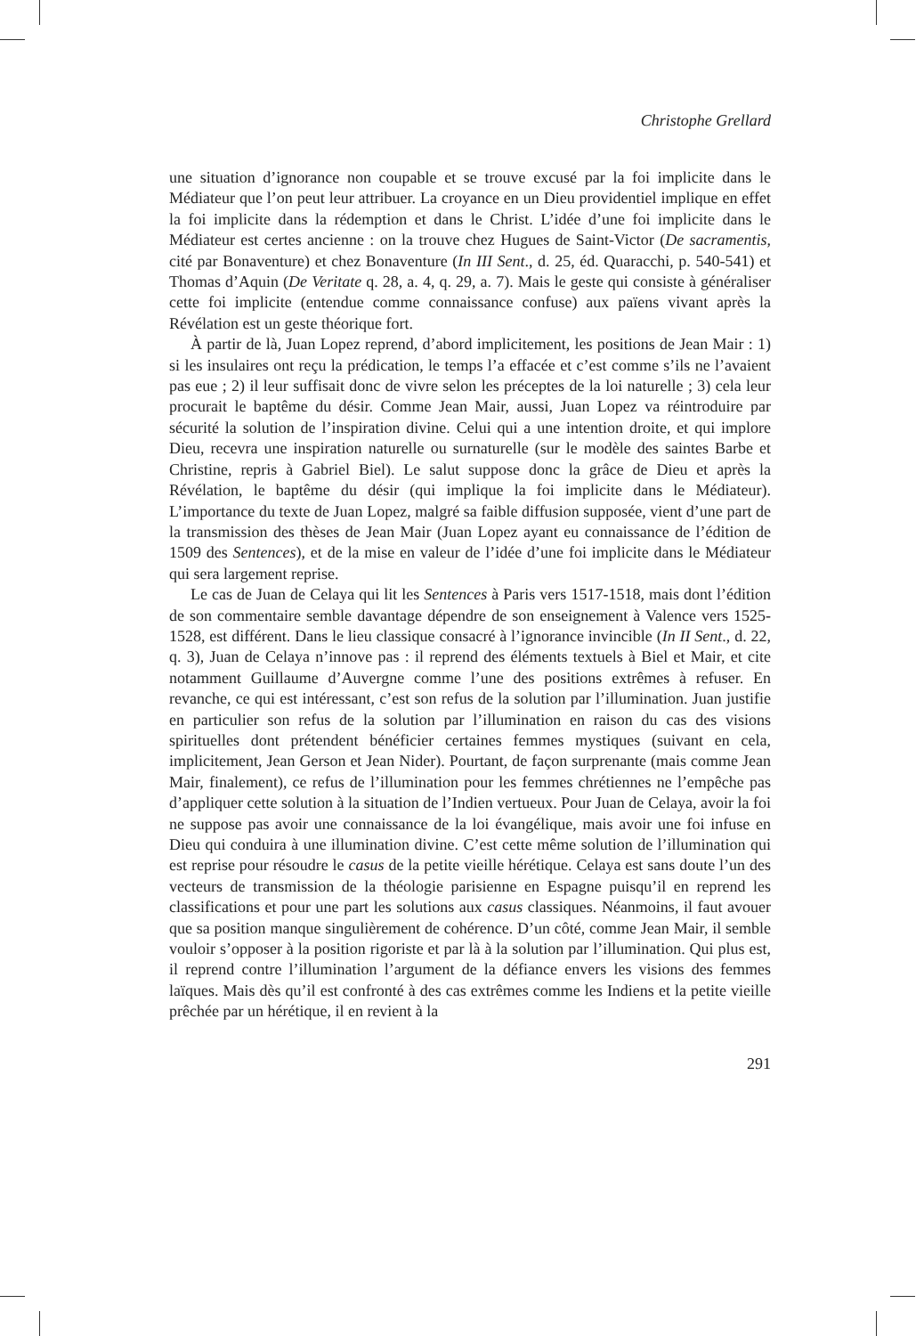Christophe Grellard
une situation d’ignorance non coupable et se trouve excusé par la foi implicite dans le Médiateur que l’on peut leur attribuer. La croyance en un Dieu providentiel implique en effet la foi implicite dans la rédemption et dans le Christ. L’idée d’une foi implicite dans le Médiateur est certes ancienne : on la trouve chez Hugues de Saint-Victor (De sacramentis, cité par Bonaventure) et chez Bonaventure (In III Sent., d. 25, éd. Quaracchi, p. 540-541) et Thomas d’Aquin (De Veritate q. 28, a. 4, q. 29, a. 7). Mais le geste qui consiste à généraliser cette foi implicite (entendue comme connaissance confuse) aux païens vivant après la Révélation est un geste théorique fort.
À partir de là, Juan Lopez reprend, d’abord implicitement, les positions de Jean Mair : 1) si les insulaires ont reçu la prédication, le temps l’a effacée et c’est comme s’ils ne l’avaient pas eue ; 2) il leur suffisait donc de vivre selon les préceptes de la loi naturelle ; 3) cela leur procurait le baptême du désir. Comme Jean Mair, aussi, Juan Lopez va réintroduire par sécurité la solution de l’inspiration divine. Celui qui a une intention droite, et qui implore Dieu, recevra une inspiration naturelle ou surnaturelle (sur le modèle des saintes Barbe et Christine, repris à Gabriel Biel). Le salut suppose donc la grâce de Dieu et après la Révélation, le baptême du désir (qui implique la foi implicite dans le Médiateur). L’importance du texte de Juan Lopez, malgré sa faible diffusion supposée, vient d’une part de la transmission des thèses de Jean Mair (Juan Lopez ayant eu connaissance de l’édition de 1509 des Sentences), et de la mise en valeur de l’idée d’une foi implicite dans le Médiateur qui sera largement reprise.
Le cas de Juan de Celaya qui lit les Sentences à Paris vers 1517-1518, mais dont l’édition de son commentaire semble davantage dépendre de son enseignement à Valence vers 1525-1528, est différent. Dans le lieu classique consacré à l’ignorance invincible (In II Sent., d. 22, q. 3), Juan de Celaya n’innove pas : il reprend des éléments textuels à Biel et Mair, et cite notamment Guillaume d’Auvergne comme l’une des positions extrêmes à refuser. En revanche, ce qui est intéressant, c’est son refus de la solution par l’illumination. Juan justifie en particulier son refus de la solution par l’illumination en raison du cas des visions spirituelles dont prétendent bénéficier certaines femmes mystiques (suivant en cela, implicitement, Jean Gerson et Jean Nider). Pourtant, de façon surprenante (mais comme Jean Mair, finalement), ce refus de l’illumination pour les femmes chrétiennes ne l’empêche pas d’appliquer cette solution à la situation de l’Indien vertueux. Pour Juan de Celaya, avoir la foi ne suppose pas avoir une connaissance de la loi évangélique, mais avoir une foi infuse en Dieu qui conduira à une illumination divine. C’est cette même solution de l’illumination qui est reprise pour résoudre le casus de la petite vieille hérétique. Celaya est sans doute l’un des vecteurs de transmission de la théologie parisienne en Espagne puisqu’il en reprend les classifications et pour une part les solutions aux casus classiques. Néanmoins, il faut avouer que sa position manque singulièrement de cohérence. D’un côté, comme Jean Mair, il semble vouloir s’opposer à la position rigoriste et par là à la solution par l’illumination. Qui plus est, il reprend contre l’illumination l’argument de la défiance envers les visions des femmes laïques. Mais dès qu’il est confronté à des cas extrêmes comme les Indiens et la petite vieille prêchée par un hérétique, il en revient à la
291